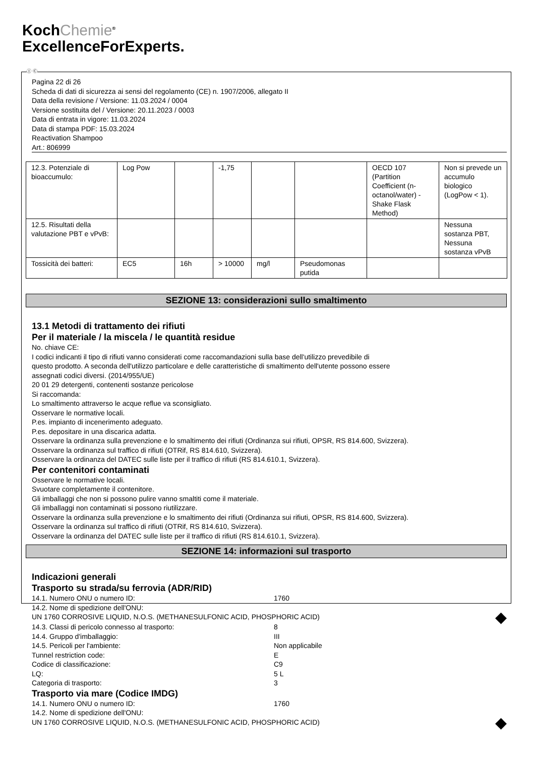KochChemie<sup>®</sup>
ExcellenceForExperts.
Ⓘ Ⓒ
Pagina 22 di 26
Scheda di dati di sicurezza ai sensi del regolamento (CE) n. 1907/2006, allegato II
Data della revisione / Versione: 11.03.2024 / 0004
Versione sostituita del / Versione: 20.11.2023 / 0003
Data di entrata in vigore: 11.03.2024
Data di stampa PDF: 15.03.2024
Reactivation Shampoo
Art.: 806999
| 12.3. Potenziale di bioaccumulo: | Log Pow | | -1,75 | | | OECD 107 (Partition Coefficient (n-octanol/water) - Shake Flask Method) | Non si prevede un accumulo biologico (LogPow < 1). |
| 12.5. Risultati della valutazione PBT e vPvB: | | | | | | | Nessuna sostanza PBT, Nessuna sostanza vPvB |
| Tossicità dei batteri: | EC5 | 16h | > 10000 | mg/l | Pseudomonas putida | | |
SEZIONE 13: considerazioni sullo smaltimento
13.1 Metodi di trattamento dei rifiuti
Per il materiale / la miscela / le quantità residue
No. chiave CE:
I codici indicanti il tipo di rifiuti vanno considerati come raccomandazioni sulla base dell'utilizzo prevedibile di
questo prodotto. A seconda dell'utilizzo particolare e delle caratteristiche di smaltimento dell'utente possono essere
assegnati codici diversi. (2014/955/UE)
20 01 29 detergenti, contenenti sostanze pericolose
Si raccomanda:
Lo smaltimento attraverso le acque reflue va sconsigliato.
Osservare le normative locali.
P.es. impianto di incenerimento adeguato.
P.es. depositare in una discarica adatta.
Osservare la ordinanza sulla prevenzione e lo smaltimento dei rifiuti (Ordinanza sui rifiuti, OPSR, RS 814.600, Svizzera).
Osservare la ordinanza sul traffico di rifiuti (OTRif, RS 814.610, Svizzera).
Osservare la ordinanza del DATEC sulle liste per il traffico di rifiuti (RS 814.610.1, Svizzera).
Per contenitori contaminati
Osservare le normative locali.
Svuotare completamente il contenitore.
Gli imballaggi che non si possono pulire vanno smaltiti come il materiale.
Gli imballaggi non contaminati si possono riutilizzare.
Osservare la ordinanza sulla prevenzione e lo smaltimento dei rifiuti (Ordinanza sui rifiuti, OPSR, RS 814.600, Svizzera).
Osservare la ordinanza sul traffico di rifiuti (OTRif, RS 814.610, Svizzera).
Osservare la ordinanza del DATEC sulle liste per il traffico di rifiuti (RS 814.610.1, Svizzera).
SEZIONE 14: informazioni sul trasporto
Indicazioni generali
Trasporto su strada/su ferrovia (ADR/RID)
14.1. Numero ONU o numero ID: 1760
14.2. Nome di spedizione dell'ONU:
UN 1760 CORROSIVE LIQUID, N.O.S. (METHANESULFONIC ACID, PHOSPHORIC ACID) ◆
14.3. Classi di pericolo connesso al trasporto: 8
14.4. Gruppo d'imballaggio: III
14.5. Pericoli per l'ambiente: Non applicabile
Tunnel restriction code: E
Codice di classificazione: C9
LQ: 5 L
Categoria di trasporto: 3
Trasporto via mare (Codice IMDG)
14.1. Numero ONU o numero ID: 1760
14.2. Nome di spedizione dell'ONU:
UN 1760 CORROSIVE LIQUID, N.O.S. (METHANESULFONIC ACID, PHOSPHORIC ACID) ◆